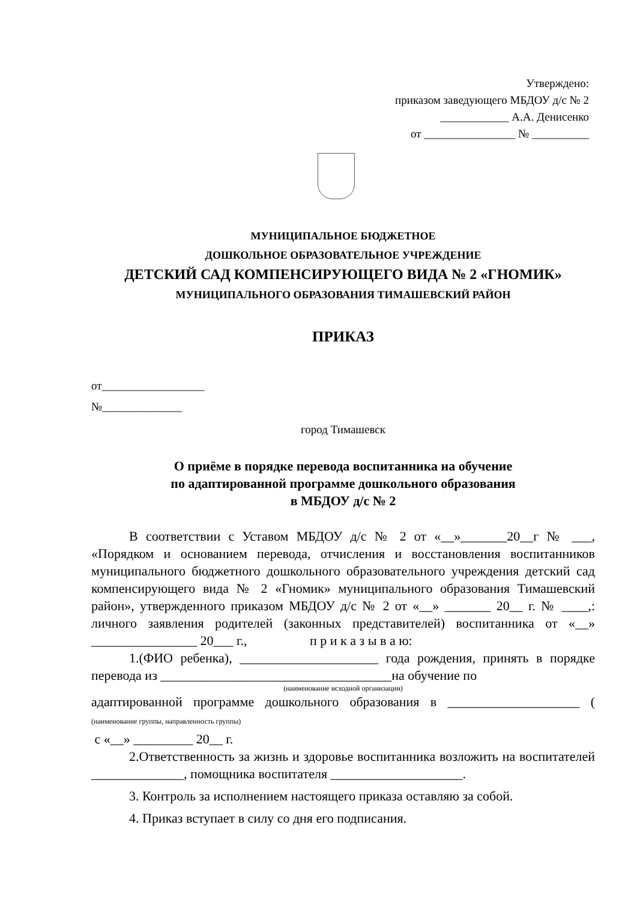Утверждено:
приказом заведующего МБДОУ д/с № 2
____________ А.А. Денисенко
от ________________ № __________
МУНИЦИПАЛЬНОЕ БЮДЖЕТНОЕ
ДОШКОЛЬНОЕ ОБРАЗОВАТЕЛЬНОЕ УЧРЕЖДЕНИЕ
ДЕТСКИЙ САД КОМПЕНСИРУЮЩЕГО ВИДА № 2 «ГНОМИК»
МУНИЦИПАЛЬНОГО ОБРАЗОВАНИЯ ТИМАШЕВСКИЙ РАЙОН
ПРИКАЗ
от__________________
№______________
город Тимашевск
О приёме в порядке перевода воспитанника на обучение
по адаптированной программе дошкольного образования
в МБДОУ д/с № 2
В соответствии с Уставом МБДОУ д/с № 2 от «__»_______20__г № ___, «Порядком и основанием перевода, отчисления и восстановления воспитанников муниципального бюджетного дошкольного образовательного учреждения детский сад компенсирующего вида № 2 «Гномик» муниципального образования Тимашевский район», утвержденного приказом МБДОУ д/с № 2 от «__» _______ 20__ г. № ____,: личного заявления родителей (законных представителей) воспитанника от «__» ________________ 20___ г., п р и к а з ы в а ю:
1.(ФИО ребенка), _____________________ года рождения, принять в порядке перевода из ___________________________________на обучение по
(наименование исходной организации)
адаптированной программе дошкольного образования в ____________________ ( (наименование группы, направленность группы)
с «__» _________ 20__ г.
2.Ответственность за жизнь и здоровье воспитанника возложить на воспитателей ______________, помощника воспитателя ____________________.
3. Контроль за исполнением настоящего приказа оставляю за собой.
4. Приказ вступает в силу со дня его подписания.